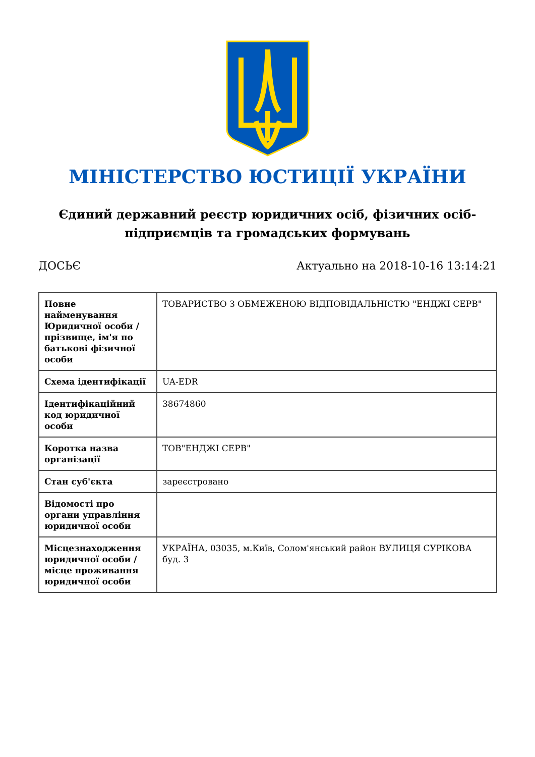МІНІСТЕРСТВО ЮСТИЦІЇ УКРАЇНИ
Єдиний державний реєстр юридичних осіб, фізичних осіб-підприємців та громадських формувань
ДОСЬЄ Актуально на 2018-10-16 13:14:21
| Повне найменування Юридичної особи / прізвище, ім'я по батькові фізичної особи | ТОВАРИСТВО З ОБМЕЖЕНОЮ ВІДПОВІДАЛЬНІСТЮ "ЕНДЖІ СЕРВ" |
| Схема ідентифікації | UA-EDR |
| Ідентифікаційний код юридичної особи | 38674860 |
| Коротка назва організації | ТОВ"ЕНДЖІ СЕРВ" |
| Стан суб'єкта | зареєстровано |
| Відомості про органи управління юридичної особи | |
| Місцезнаходження юридичної особи / місце проживання юридичної особи | УКРАЇНА, 03035, м.Київ, Солом'янський район ВУЛИЦЯ СУРІКОВА буд. 3 |